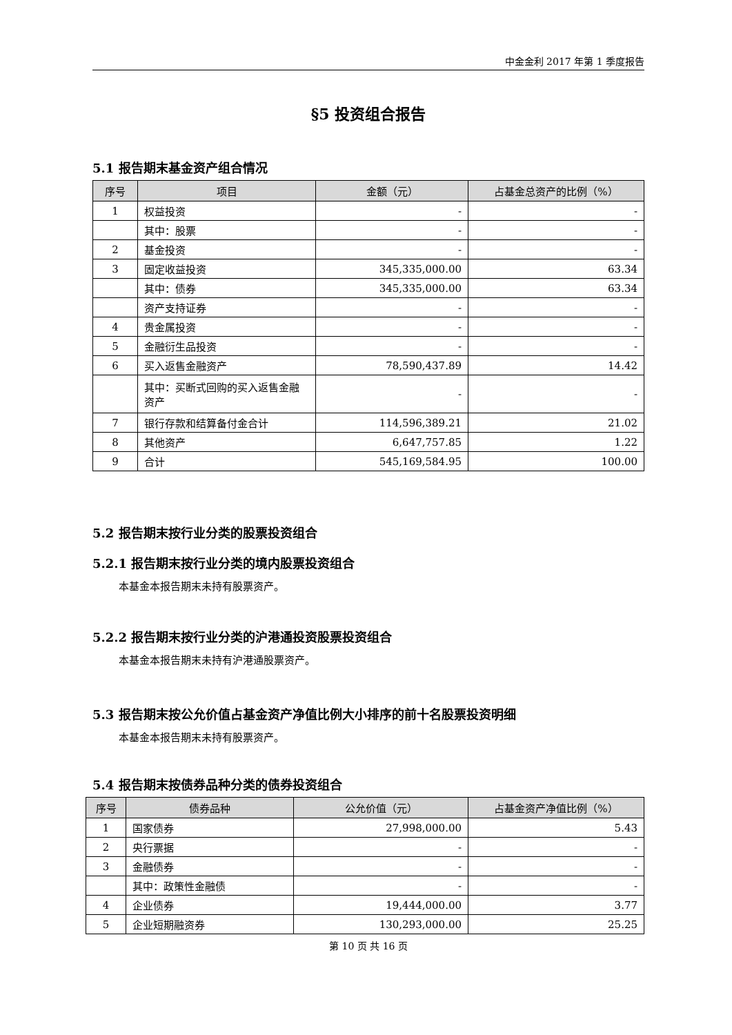中金金利 2017 年第 1 季度报告
§5 投资组合报告
5.1 报告期末基金资产组合情况
| 序号 | 项目 | 金额（元） | 占基金总资产的比例（%） |
| --- | --- | --- | --- |
| 1 | 权益投资 | - | - |
| | 其中：股票 | - | - |
| 2 | 基金投资 | - | - |
| 3 | 固定收益投资 | 345,335,000.00 | 63.34 |
| | 其中：债券 | 345,335,000.00 | 63.34 |
| | 资产支持证券 | - | - |
| 4 | 贵金属投资 | - | - |
| 5 | 金融衍生品投资 | - | - |
| 6 | 买入返售金融资产 | 78,590,437.89 | 14.42 |
| | 其中：买断式回购的买入返售金融资产 | - | - |
| 7 | 银行存款和结算备付金合计 | 114,596,389.21 | 21.02 |
| 8 | 其他资产 | 6,647,757.85 | 1.22 |
| 9 | 合计 | 545,169,584.95 | 100.00 |
5.2 报告期末按行业分类的股票投资组合
5.2.1 报告期末按行业分类的境内股票投资组合
本基金本报告期末未持有股票资产。
5.2.2 报告期末按行业分类的沪港通投资股票投资组合
本基金本报告期末未持有沪港通股票资产。
5.3 报告期末按公允价值占基金资产净值比例大小排序的前十名股票投资明细
本基金本报告期末未持有股票资产。
5.4 报告期末按债券品种分类的债券投资组合
| 序号 | 债券品种 | 公允价值（元） | 占基金资产净值比例（%） |
| --- | --- | --- | --- |
| 1 | 国家债券 | 27,998,000.00 | 5.43 |
| 2 | 央行票据 | - | - |
| 3 | 金融债券 | - | - |
| | 其中：政策性金融债 | - | - |
| 4 | 企业债券 | 19,444,000.00 | 3.77 |
| 5 | 企业短期融资券 | 130,293,000.00 | 25.25 |
第 10 页 共 16 页